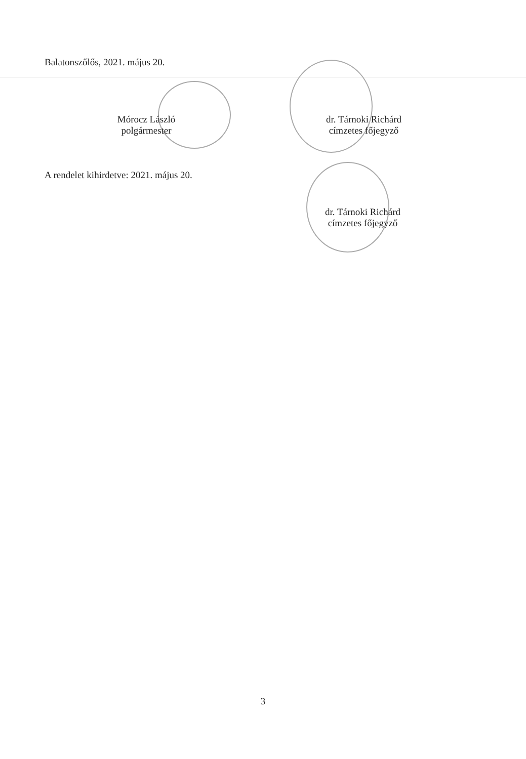Balatonszőlős, 2021. május 20.
Mórocz László
polgármester
dr. Tárnoki Richárd
címzetes főjegyző
A rendelet kihirdetve: 2021. május 20.
dr. Tárnoki Richárd
címzetes főjegyző
3